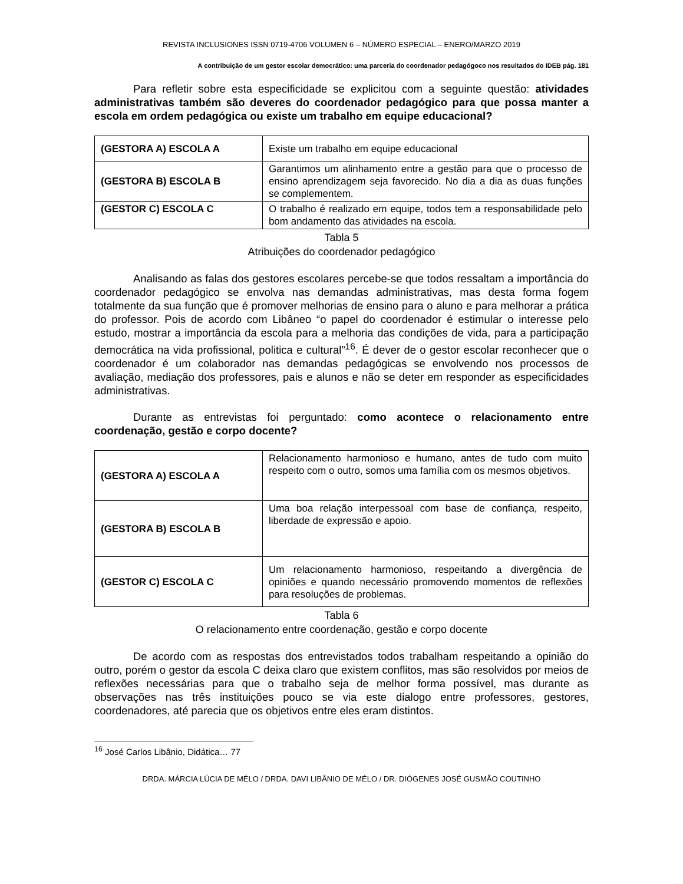REVISTA INCLUSIONES ISSN 0719-4706 VOLUMEN 6 – NÚMERO ESPECIAL – ENERO/MARZO 2019
A contribuição de um gestor escolar democrático: uma parceria do coordenador pedagógoco nos resultados do IDEB pág. 181
Para refletir sobre esta especificidade se explicitou com a seguinte questão: atividades administrativas também são deveres do coordenador pedagógico para que possa manter a escola em ordem pedagógica ou existe um trabalho em equipe educacional?
| (GESTORA A) ESCOLA A | Existe um trabalho em equipe educacional |
| (GESTORA B) ESCOLA B | Garantimos um alinhamento entre a gestão para que o processo de ensino aprendizagem seja favorecido. No dia a dia as duas funções se complementem. |
| (GESTOR C) ESCOLA C | O trabalho é realizado em equipe, todos tem a responsabilidade pelo bom andamento das atividades na escola. |
Tabla 5
Atribuições do coordenador pedagógico
Analisando as falas dos gestores escolares percebe-se que todos ressaltam a importância do coordenador pedagógico se envolva nas demandas administrativas, mas desta forma fogem totalmente da sua função que é promover melhorias de ensino para o aluno e para melhorar a prática do professor. Pois de acordo com Libâneo “o papel do coordenador é estimular o interesse pelo estudo, mostrar a importância da escola para a melhoria das condições de vida, para a participação democrática na vida profissional, politica e cultural”<sup>16</sup>. É dever de o gestor escolar reconhecer que o coordenador é um colaborador nas demandas pedagógicas se envolvendo nos processos de avaliação, mediação dos professores, pais e alunos e não se deter em responder as especificidades administrativas.
Durante as entrevistas foi perguntado: como acontece o relacionamento entre coordenação, gestão e corpo docente?
| (GESTORA A) ESCOLA A | Relacionamento harmonioso e humano, antes de tudo com muito respeito com o outro, somos uma família com os mesmos objetivos. |
| (GESTORA B) ESCOLA B | Uma boa relação interpessoal com base de confiança, respeito, liberdade de expressão e apoio. |
| (GESTOR C) ESCOLA C | Um relacionamento harmonioso, respeitando a divergência de opiniões e quando necessário promovendo momentos de reflexões para resoluções de problemas. |
Tabla 6
O relacionamento entre coordenação, gestão e corpo docente
De acordo com as respostas dos entrevistados todos trabalham respeitando a opinião do outro, porém o gestor da escola C deixa claro que existem conflitos, mas são resolvidos por meios de reflexões necessárias para que o trabalho seja de melhor forma possível, mas durante as observações nas três instituições pouco se via este dialogo entre professores, gestores, coordenadores, até parecia que os objetivos entre eles eram distintos.
<sup>16</sup> José Carlos Libânio, Didática… 77
DRDA. MÁRCIA LÚCIA DE MÉLO / DRDA. DAVI LIBÂNIO DE MÉLO / DR. DIÓGENES JOSÉ GUSMÃO COUTINHO